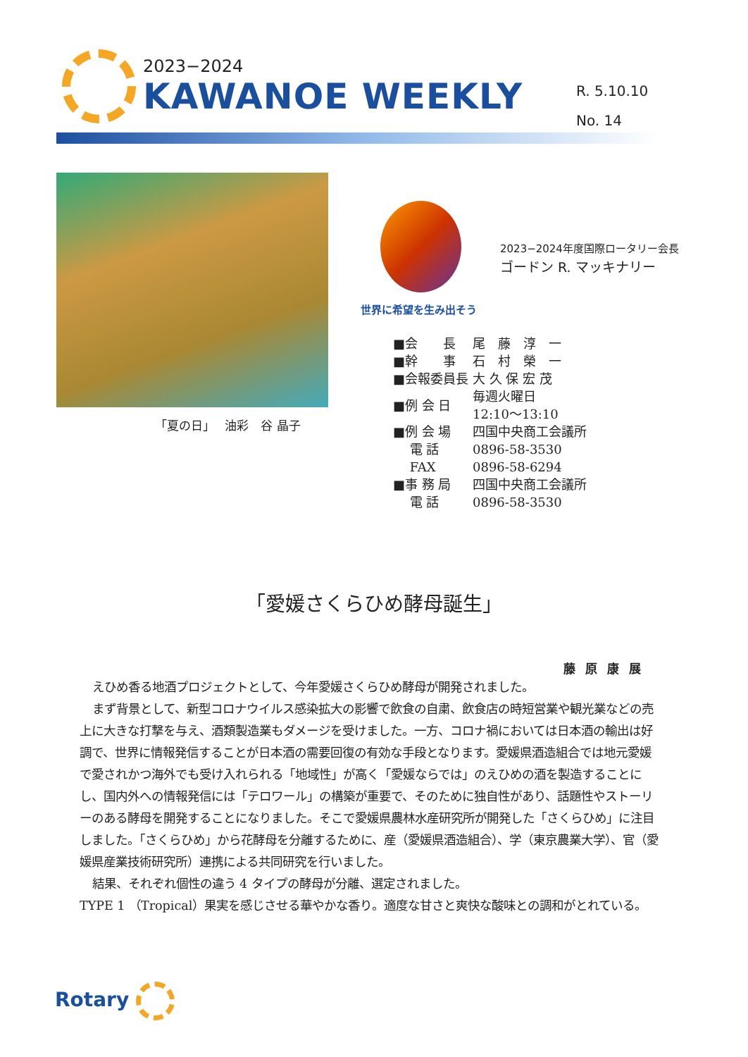2023−2024
KAWANOE WEEKLY
R. 5.10.10
No. 14
「夏の日」　 油彩　谷 晶子
世界に希望を生み出そう
2023−2024年度国際ロータリー会長
ゴードン R. マッキナリー
| ■会 長 | 尾 藤 淳 一 |
| ■幹 事 | 石 村 榮 一 |
| ■会報委員長 | 大 久 保 宏 茂 |
| ■例 会 日 | 毎週火曜日 12:10〜13:10 |
| ■例 会 場 | 四国中央商工会議所 |
| 電 話 | 0896-58-3530 |
| FAX | 0896-58-6294 |
| ■事 務 局 | 四国中央商工会議所 |
| 電 話 | 0896-58-3530 |
「愛媛さくらひめ酵母誕生」
藤原康展
えひめ香る地酒プロジェクトとして、今年愛媛さくらひめ酵母が開発されました。
まず背景として、新型コロナウイルス感染拡大の影響で飲食の自粛、飲食店の時短営業や観光業などの売上に大きな打撃を与え、酒類製造業もダメージを受けました。一方、コロナ禍においては日本酒の輸出は好調で、世界に情報発信することが日本酒の需要回復の有効な手段となります。愛媛県酒造組合では地元愛媛で愛されかつ海外でも受け入れられる「地域性」が高く「愛媛ならでは」のえひめの酒を製造することにし、国内外への情報発信には「テロワール」の構築が重要で、そのために独自性があり、話題性やストーリーのある酵母を開発することになりました。そこで愛媛県農林水産研究所が開発した「さくらひめ」に注目しました。「さくらひめ」から花酵母を分離するために、産（愛媛県酒造組合）、学（東京農業大学）、官（愛媛県産業技術研究所）連携による共同研究を行いました。
結果、それぞれ個性の違う 4 タイプの酵母が分離、選定されました。
TYPE 1 （Tropical）果実を感じさせる華やかな香り。適度な甘さと爽快な酸味との調和がとれている。
Rotary